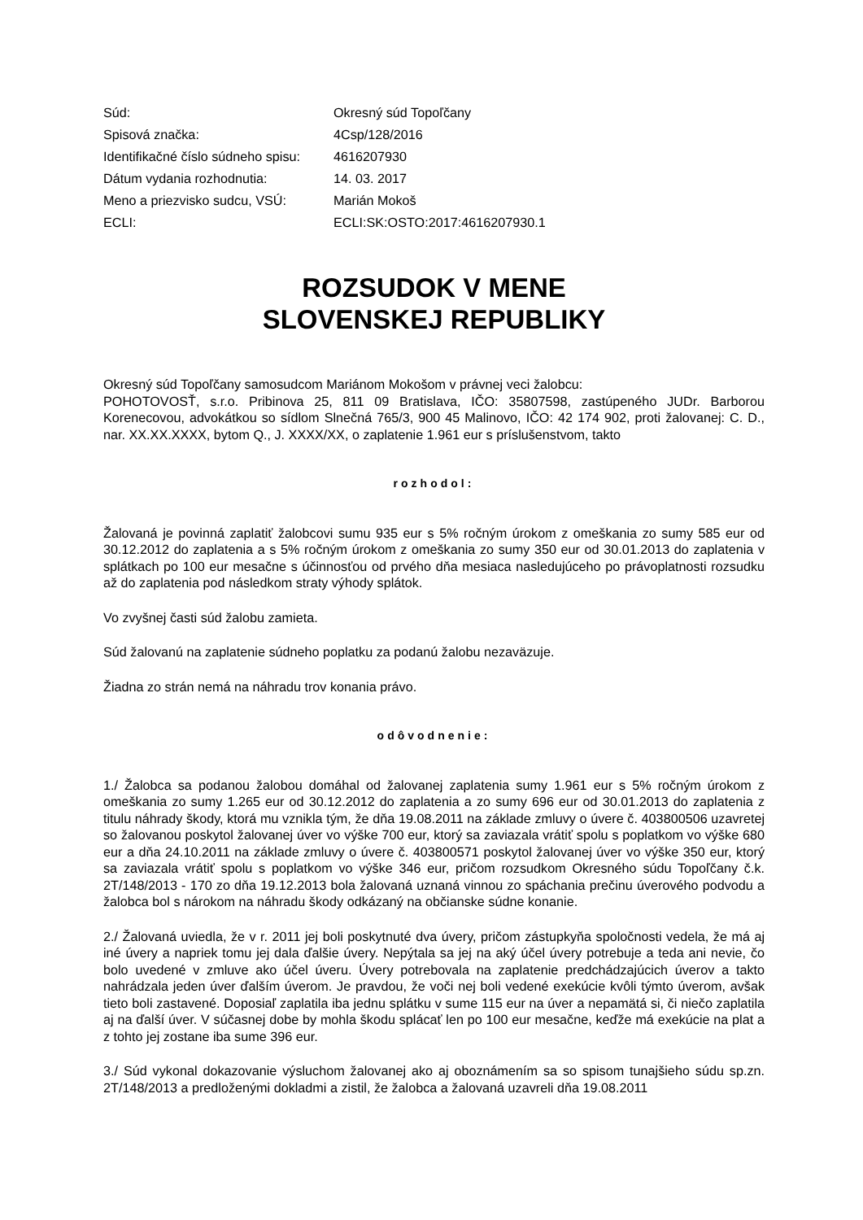| Súd: | Okresný súd Topoľčany |
| Spisová značka: | 4Csp/128/2016 |
| Identifikačné číslo súdneho spisu: | 4616207930 |
| Dátum vydania rozhodnutia: | 14. 03. 2017 |
| Meno a priezvisko sudcu, VSÚ: | Marián Mokoš |
| ECLI: | ECLI:SK:OSTO:2017:4616207930.1 |
ROZSUDOK V MENE
SLOVENSKEJ REPUBLIKY
Okresný súd Topoľčany samosudcom Mariánom Mokošom v právnej veci žalobcu:
POHOTOVOSŤ, s.r.o. Pribinova 25, 811 09 Bratislava, IČO: 35807598, zastúpeného JUDr. Barborou Korenecovou, advokátkou so sídlom Slnečná 765/3, 900 45 Malinovo, IČO: 42 174 902, proti žalovanej: C. D., nar. XX.XX.XXXX, bytom Q., J. XXXX/XX, o zaplatenie 1.961 eur s príslušenstvom, takto
rozhodol:
Žalovaná je povinná zaplatiť žalobcovi sumu 935 eur s 5% ročným úrokom z omeškania zo sumy 585 eur od 30.12.2012 do zaplatenia a s 5% ročným úrokom z omeškania zo sumy 350 eur od 30.01.2013 do zaplatenia v splátkach po 100 eur mesačne s účinnosťou od prvého dňa mesiaca nasledujúceho po právoplatnosti rozsudku až do zaplatenia pod následkom straty výhody splátok.
Vo zvyšnej časti súd žalobu zamieta.
Súd žalovanú na zaplatenie súdneho poplatku za podanú žalobu nezaväzuje.
Žiadna zo strán nemá na náhradu trov konania právo.
odôvodnenie:
1./ Žalobca sa podanou žalobou domáhal od žalovanej zaplatenia sumy 1.961 eur s 5% ročným úrokom z omeškania zo sumy 1.265 eur od 30.12.2012 do zaplatenia a zo sumy 696 eur od 30.01.2013 do zaplatenia z titulu náhrady škody, ktorá mu vznikla tým, že dňa 19.08.2011 na základe zmluvy o úvere č. 403800506 uzavretej so žalovanou poskytol žalovanej úver vo výške 700 eur, ktorý sa zaviazala vrátiť spolu s poplatkom vo výške 680 eur a dňa 24.10.2011 na základe zmluvy o úvere č. 403800571 poskytol žalovanej úver vo výške 350 eur, ktorý sa zaviazala vrátiť spolu s poplatkom vo výške 346 eur, pričom rozsudkom Okresného súdu Topoľčany č.k. 2T/148/2013 - 170 zo dňa 19.12.2013 bola žalovaná uznaná vinnou zo spáchania prečinu úverového podvodu a žalobca bol s nárokom na náhradu škody odkázaný na občianske súdne konanie.
2./ Žalovaná uviedla, že v r. 2011 jej boli poskytnuté dva úvery, pričom zástupkyňa spoločnosti vedela, že má aj iné úvery a napriek tomu jej dala ďalšie úvery. Nepýtala sa jej na aký účel úvery potrebuje a teda ani nevie, čo bolo uvedené v zmluve ako účel úveru. Úvery potrebovala na zaplatenie predchádzajúcich úverov a takto nahrádzala jeden úver ďalším úverom. Je pravdou, že voči nej boli vedené exekúcie kvôli týmto úverom, avšak tieto boli zastavené. Doposiaľ zaplatila iba jednu splátku v sume 115 eur na úver a nepamätá si, či niečo zaplatila aj na ďalší úver. V súčasnej dobe by mohla škodu splácať len po 100 eur mesačne, keďže má exekúcie na plat a z tohto jej zostane iba sume 396 eur.
3./ Súd vykonal dokazovanie výsluchom žalovanej ako aj oboznámením sa so spisom tunajšieho súdu sp.zn. 2T/148/2013 a predloženými dokladmi a zistil, že žalobca a žalovaná uzavreli dňa 19.08.2011